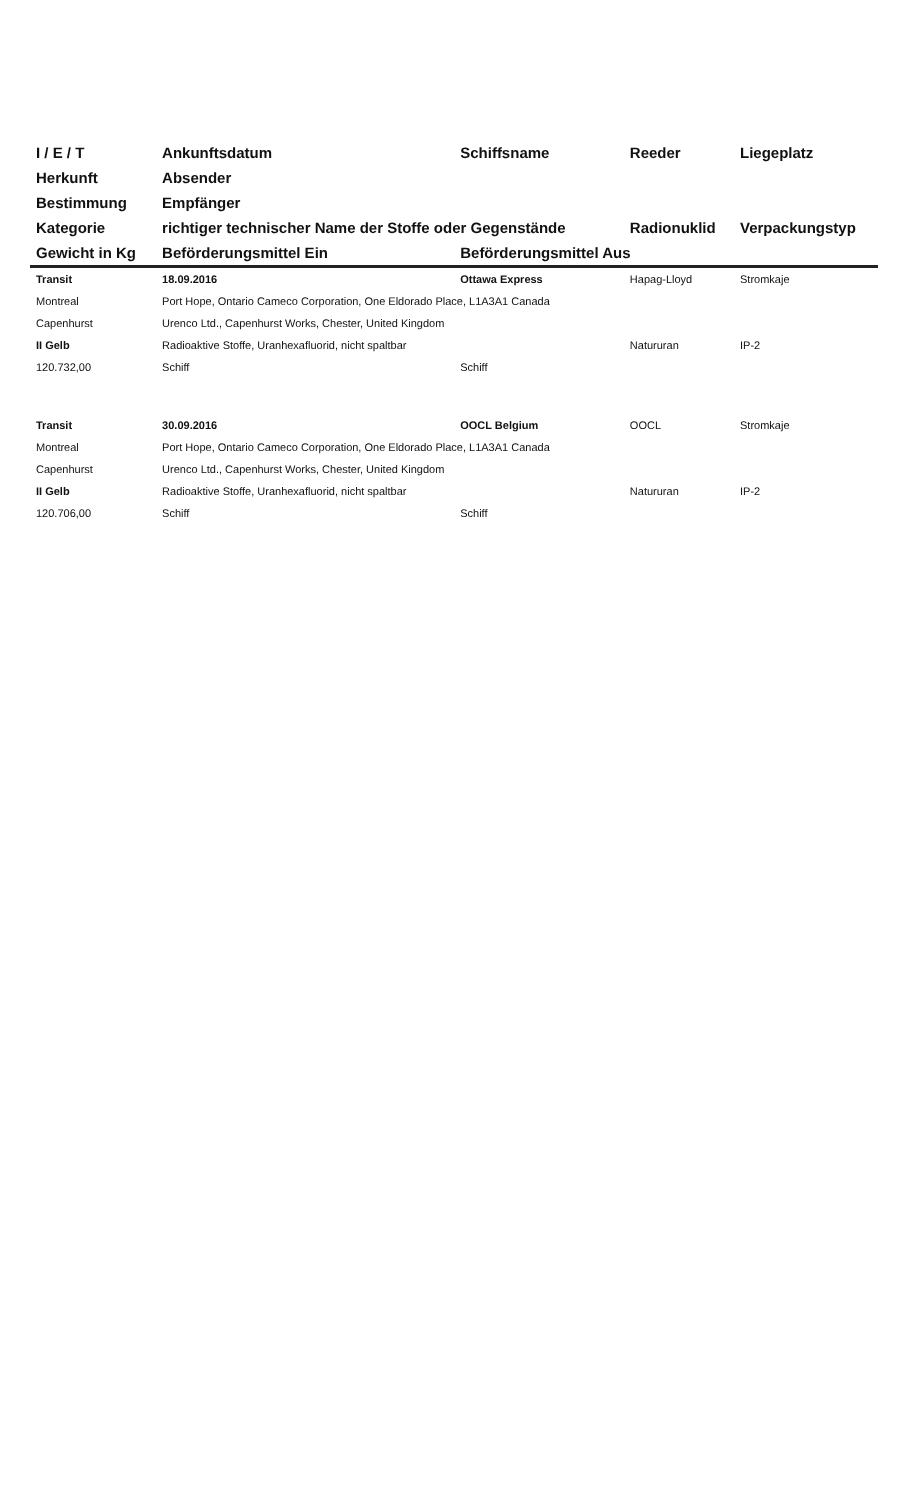| I / E / T | Ankunftsdatum | Schiffsname | Reeder | Liegeplatz |
| --- | --- | --- | --- | --- |
| Herkunft | Absender | | | |
| Bestimmung | Empfänger | | | |
| Kategorie | richtiger technischer Name der Stoffe oder Gegenstände | | Radionuklid | Verpackungstyp |
| Gewicht in Kg | Beförderungsmittel Ein | Beförderungsmittel Aus | | |
| Transit | 18.09.2016 | Ottawa Express | Hapag-Lloyd | Stromkaje |
| Montreal | Port Hope, Ontario Cameco Corporation, One Eldorado Place, L1A3A1 Canada | | | |
| Capenhurst | Urenco Ltd., Capenhurst Works, Chester, United Kingdom | | | |
| II Gelb | Radioaktive Stoffe, Uranhexafluorid, nicht spaltbar | | Natururan | IP-2 |
| 120.732,00 | Schiff | Schiff | | |
| Transit | 30.09.2016 | OOCL Belgium | OOCL | Stromkaje |
| Montreal | Port Hope, Ontario Cameco Corporation, One Eldorado Place, L1A3A1 Canada | | | |
| Capenhurst | Urenco Ltd., Capenhurst Works, Chester, United Kingdom | | | |
| II Gelb | Radioaktive Stoffe, Uranhexafluorid, nicht spaltbar | | Natururan | IP-2 |
| 120.706,00 | Schiff | Schiff | | |